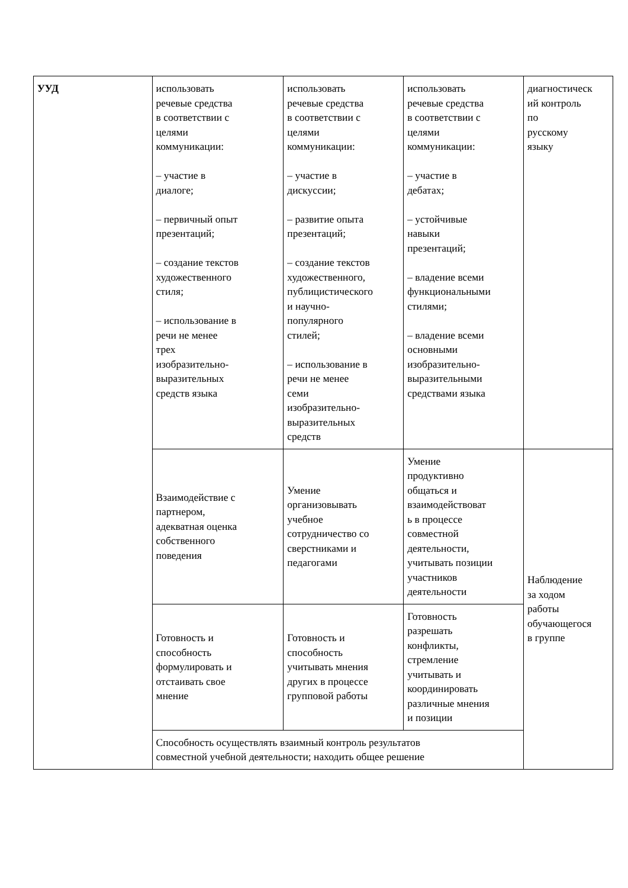| УУД | использовать речевые средства в соответствии с целями коммуникации: – участие в диалоге; – первичный опыт презентаций; – создание текстов художественного стиля; – использование в речи не менее трех изобразительно- выразительных средств языка | использовать речевые средства в соответствии с целями коммуникации: – участие в дискуссии; – развитие опыта презентаций; – создание текстов художественного, публицистического и научно- популярного стилей; – использование в речи не менее семи изобразительно- выразительных средств | использовать речевые средства в соответствии с целями коммуникации: – участие в дебатах; – устойчивые навыки презентаций; – владение всеми функциональными стилями; – владение всеми основными изобразительно- выразительными средствами языка | диагностическ ий контроль по русскому языку |
| | Взаимодействие с партнером, адекватная оценка собственного поведения | Умение организовывать учебное сотрудничество со сверстниками и педагогами | Умение продуктивно общаться и взаимодействоват ь в процессе совместной деятельности, учитывать позиции участников деятельности | Наблюдение за ходом работы обучающегося в группе |
| | Готовность и способность формулировать и отстаивать свое мнение | Готовность и способность учитывать мнения других в процессе групповой работы | Готовность разрешать конфликты, стремление учитывать и координировать различные мнения и позиции | |
| | Способность осуществлять взаимный контроль результатов совместной учебной деятельности; находить общее решение | | | |